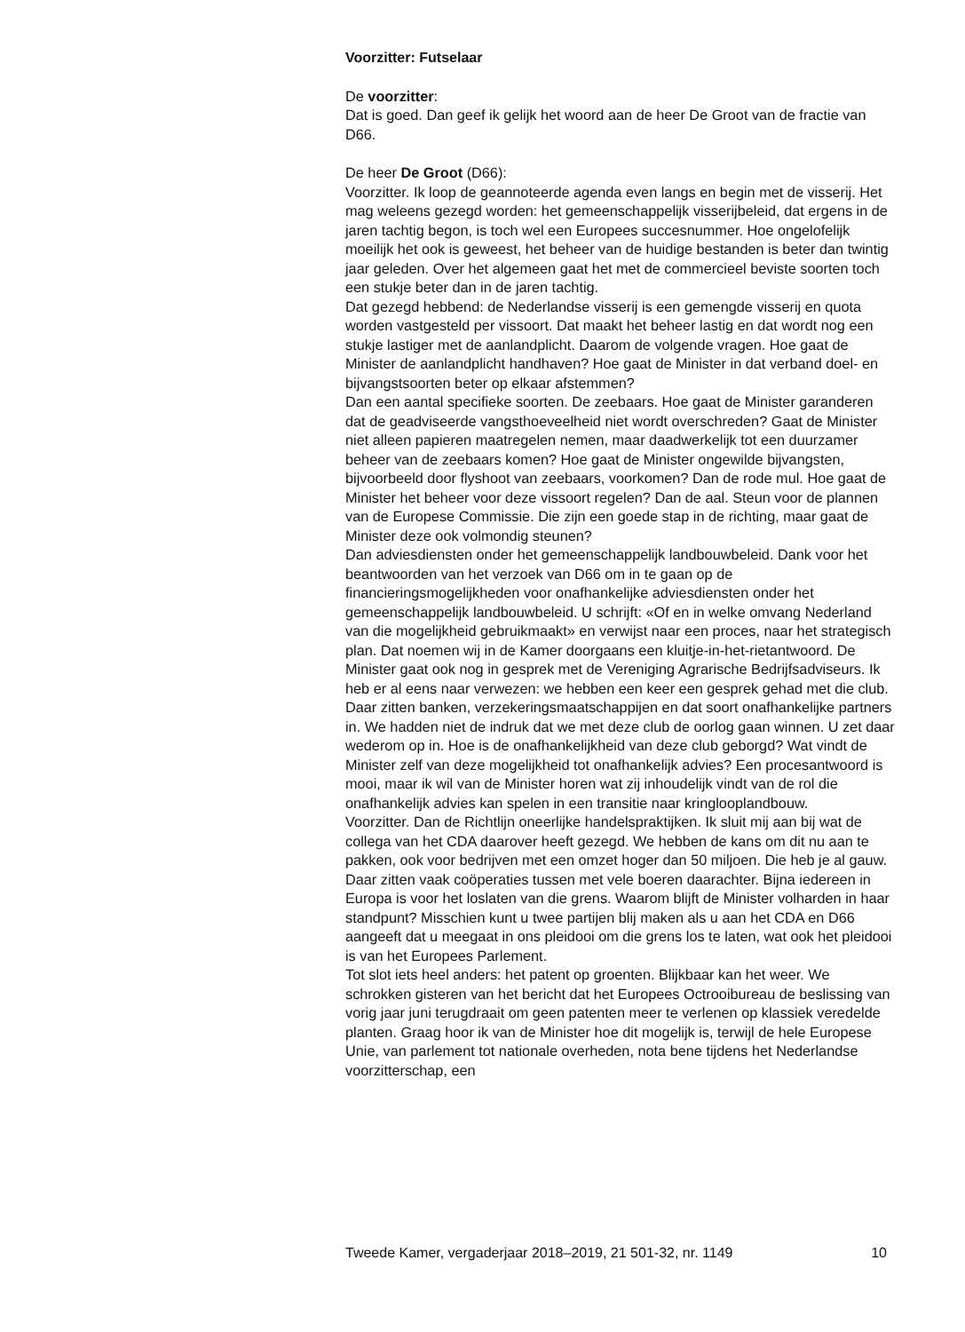Voorzitter: Futselaar
De voorzitter:
Dat is goed. Dan geef ik gelijk het woord aan de heer De Groot van de fractie van D66.
De heer De Groot (D66):
Voorzitter. Ik loop de geannoteerde agenda even langs en begin met de visserij. Het mag weleens gezegd worden: het gemeenschappelijk visserijbeleid, dat ergens in de jaren tachtig begon, is toch wel een Europees succesnummer. Hoe ongelofelijk moeilijk het ook is geweest, het beheer van de huidige bestanden is beter dan twintig jaar geleden. Over het algemeen gaat het met de commercieel beviste soorten toch een stukje beter dan in de jaren tachtig.
Dat gezegd hebbend: de Nederlandse visserij is een gemengde visserij en quota worden vastgesteld per vissoort. Dat maakt het beheer lastig en dat wordt nog een stukje lastiger met de aanlandplicht. Daarom de volgende vragen. Hoe gaat de Minister de aanlandplicht handhaven? Hoe gaat de Minister in dat verband doel- en bijvangstsoorten beter op elkaar afstemmen?
Dan een aantal specifieke soorten. De zeebaars. Hoe gaat de Minister garanderen dat de geadviseerde vangsthoeveelheid niet wordt overschreden? Gaat de Minister niet alleen papieren maatregelen nemen, maar daadwerkelijk tot een duurzamer beheer van de zeebaars komen? Hoe gaat de Minister ongewilde bijvangsten, bijvoorbeeld door flyshoot van zeebaars, voorkomen? Dan de rode mul. Hoe gaat de Minister het beheer voor deze vissoort regelen? Dan de aal. Steun voor de plannen van de Europese Commissie. Die zijn een goede stap in de richting, maar gaat de Minister deze ook volmondig steunen?
Dan adviesdiensten onder het gemeenschappelijk landbouwbeleid. Dank voor het beantwoorden van het verzoek van D66 om in te gaan op de financieringsmogelijkheden voor onafhankelijke adviesdiensten onder het gemeenschappelijk landbouwbeleid. U schrijft: «Of en in welke omvang Nederland van die mogelijkheid gebruikmaakt» en verwijst naar een proces, naar het strategisch plan. Dat noemen wij in de Kamer doorgaans een kluitje-in-het-rietantwoord. De Minister gaat ook nog in gesprek met de Vereniging Agrarische Bedrijfsadviseurs. Ik heb er al eens naar verwezen: we hebben een keer een gesprek gehad met die club. Daar zitten banken, verzekeringsmaatschappijen en dat soort onafhankelijke partners in. We hadden niet de indruk dat we met deze club de oorlog gaan winnen. U zet daar wederom op in. Hoe is de onafhankelijkheid van deze club geborgd? Wat vindt de Minister zelf van deze mogelijkheid tot onafhankelijk advies? Een procesantwoord is mooi, maar ik wil van de Minister horen wat zij inhoudelijk vindt van de rol die onafhankelijk advies kan spelen in een transitie naar kringlooplandbouw.
Voorzitter. Dan de Richtlijn oneerlijke handelspraktijken. Ik sluit mij aan bij wat de collega van het CDA daarover heeft gezegd. We hebben de kans om dit nu aan te pakken, ook voor bedrijven met een omzet hoger dan 50 miljoen. Die heb je al gauw. Daar zitten vaak coöperaties tussen met vele boeren daarachter. Bijna iedereen in Europa is voor het loslaten van die grens. Waarom blijft de Minister volharden in haar standpunt? Misschien kunt u twee partijen blij maken als u aan het CDA en D66 aangeeft dat u meegaat in ons pleidooi om die grens los te laten, wat ook het pleidooi is van het Europees Parlement.
Tot slot iets heel anders: het patent op groenten. Blijkbaar kan het weer. We schrokken gisteren van het bericht dat het Europees Octrooibureau de beslissing van vorig jaar juni terugdraait om geen patenten meer te verlenen op klassiek veredelde planten. Graag hoor ik van de Minister hoe dit mogelijk is, terwijl de hele Europese Unie, van parlement tot nationale overheden, nota bene tijdens het Nederlandse voorzitterschap, een
Tweede Kamer, vergaderjaar 2018–2019, 21 501-32, nr. 1149 10